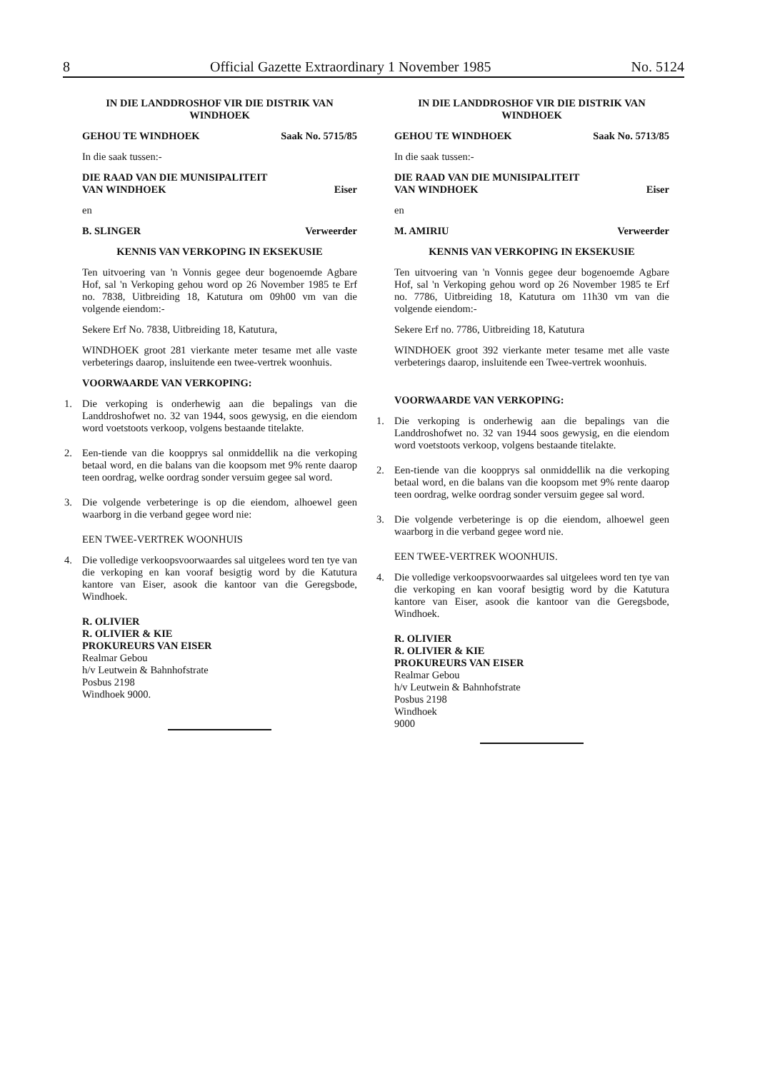8 Official Gazette Extraordinary 1 November 1985 No. 5124
IN DIE LANDDROSHOF VIR DIE DISTRIK VAN WINDHOEK
GEHOU TE WINDHOEK Saak No. 5715/85
In die saak tussen:-
DIE RAAD VAN DIE MUNISIPALITEIT
VAN WINDHOEK Eiser
en
B. SLINGER Verweerder
KENNIS VAN VERKOPING IN EKSEKUSIE
Ten uitvoering van 'n Vonnis gegee deur bogenoemde Agbare Hof, sal 'n Verkoping gehou word op 26 November 1985 te Erf no. 7838, Uitbreiding 18, Katutura om 09h00 vm van die volgende eiendom:-
Sekere Erf No. 7838, Uitbreiding 18, Katutura,
WINDHOEK groot 281 vierkante meter tesame met alle vaste verbeterings daarop, insluitende een twee-vertrek woonhuis.
VOORWAARDE VAN VERKOPING:
1. Die verkoping is onderhewig aan die bepalings van die Landdroshofwet no. 32 van 1944, soos gewysig, en die eiendom word voetstoots verkoop, volgens bestaande titelakte.
2. Een-tiende van die koopprys sal onmiddellik na die verkoping betaal word, en die balans van die koopsom met 9% rente daarop teen oordrag, welke oordrag sonder versuim gegee sal word.
3. Die volgende verbeteringe is op die eiendom, alhoewel geen waarborg in die verband gegee word nie:
EEN TWEE-VERTREK WOONHUIS
4. Die volledige verkoopsvoorwaardes sal uitgelees word ten tye van die verkoping en kan vooraf besigtig word by die Katutura kantore van Eiser, asook die kantoor van die Geregsbode, Windhoek.
R. OLIVIER
R. OLIVIER & KIE
PROKUREURS VAN EISER
Realmar Gebou
h/v Leutwein & Bahnhofstrate
Posbus 2198
Windhoek 9000.
IN DIE LANDDROSHOF VIR DIE DISTRIK VAN WINDHOEK
GEHOU TE WINDHOEK Saak No. 5713/85
In die saak tussen:-
DIE RAAD VAN DIE MUNISIPALITEIT
VAN WINDHOEK Eiser
en
M. AMIRIU Verweerder
KENNIS VAN VERKOPING IN EKSEKUSIE
Ten uitvoering van 'n Vonnis gegee deur bogenoemde Agbare Hof, sal 'n Verkoping gehou word op 26 November 1985 te Erf no. 7786, Uitbreiding 18, Katutura om 11h30 vm van die volgende eiendom:-
Sekere Erf no. 7786, Uitbreiding 18, Katutura
WINDHOEK groot 392 vierkante meter tesame met alle vaste verbeterings daarop, insluitende een Twee-vertrek woonhuis.
VOORWAARDE VAN VERKOPING:
1. Die verkoping is onderhewig aan die bepalings van die Landdroshofwet no. 32 van 1944 soos gewysig, en die eiendom word voetstoots verkoop, volgens bestaande titelakte.
2. Een-tiende van die koopprys sal onmiddellik na die verkoping betaal word, en die balans van die koopsom met 9% rente daarop teen oordrag, welke oordrag sonder versuim gegee sal word.
3. Die volgende verbeteringe is op die eiendom, alhoewel geen waarborg in die verband gegee word nie.
EEN TWEE-VERTREK WOONHUIS.
4. Die volledige verkoopsvoorwaardes sal uitgelees word ten tye van die verkoping en kan vooraf besigtig word by die Katutura kantore van Eiser, asook die kantoor van die Geregsbode, Windhoek.
R. OLIVIER
R. OLIVIER & KIE
PROKUREURS VAN EISER
Realmar Gebou
h/v Leutwein & Bahnhofstrate
Posbus 2198
Windhoek
9000